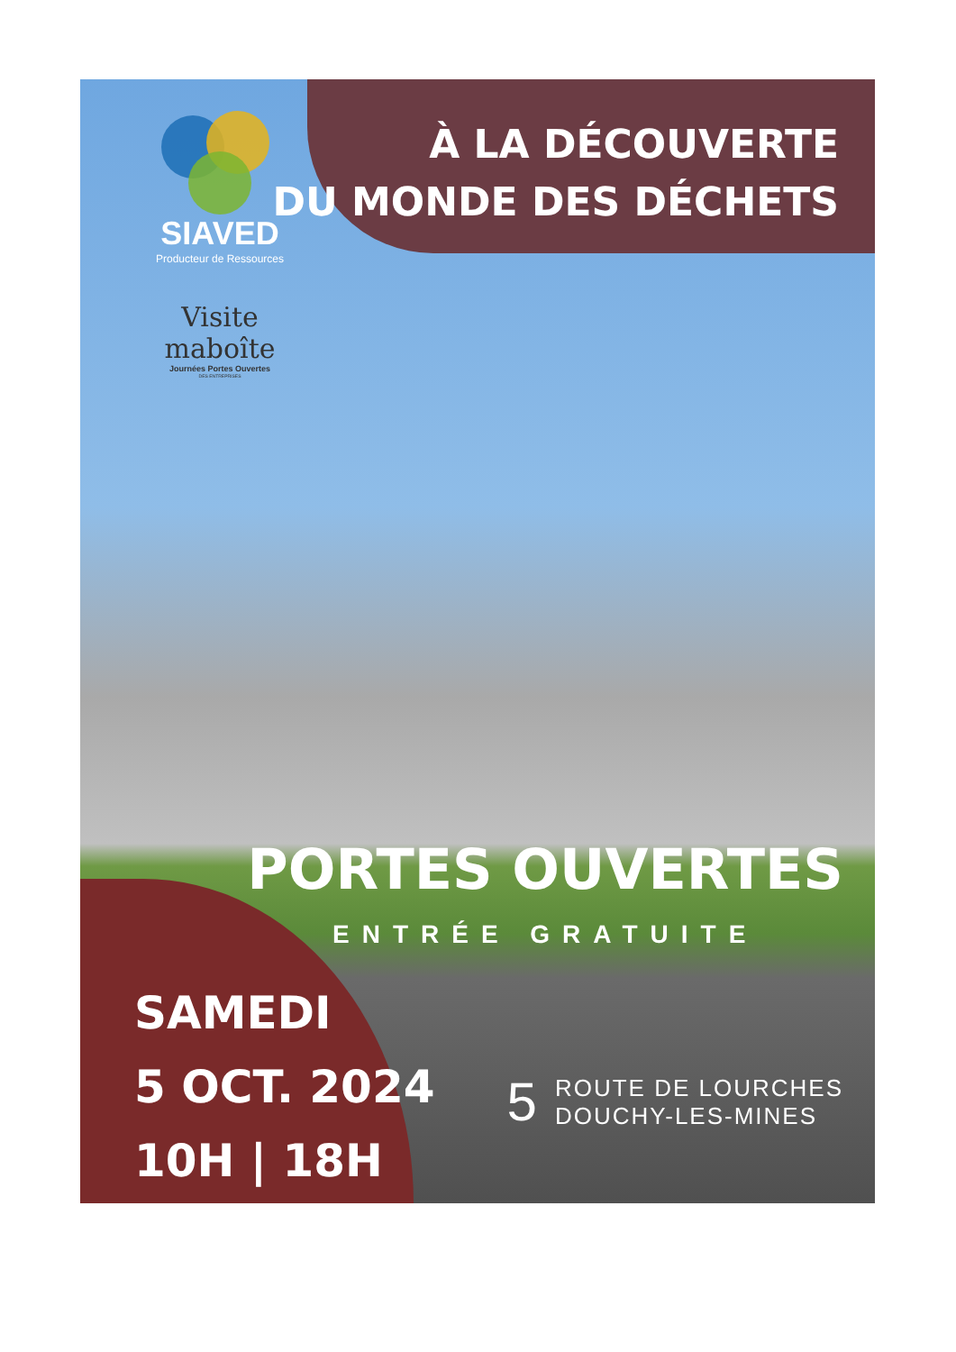SIAVED
Producteur de Ressources
Visite maboîte
Journées Portes Ouvertes
DES ENTREPRISES
À LA DÉCOUVERTE
DU MONDE DES DÉCHETS
PORTES OUVERTES
ENTRÉE GRATUITE
SAMEDI
5 OCT. 2024
10H | 18H
5 ROUTE DE LOURCHES
DOUCHY-LES-MINES